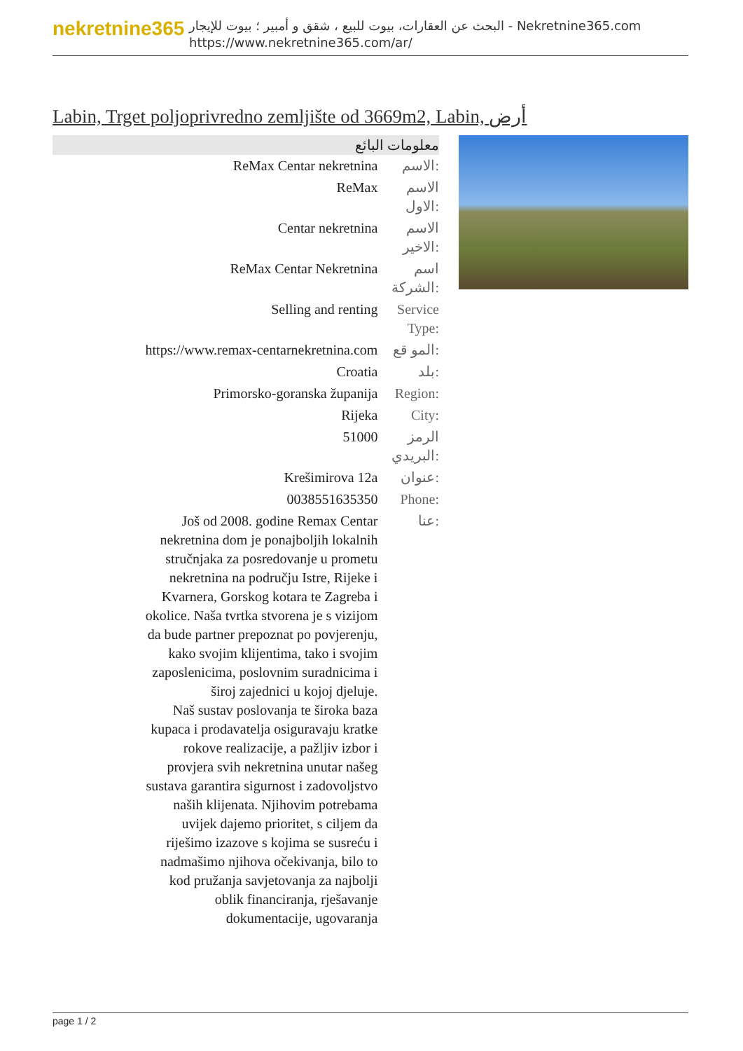nekretnine365
البحث عن العقارات، بيوت للبيع ، شقق و أمبير ؛ بيوت للإيجار - Nekretnine365.com
https://www.nekretnine365.com/ar/
Labin, Trget poljoprivredno zemljište od 3669m2, Labin, أرض
معلومات البائع
| ReMax Centar nekretnina | الاسم: |
| ReMax | الاسم الاول: |
| Centar nekretnina | الاسم الاخير: |
| ReMax Centar Nekretnina | اسم الشركة: |
| Selling and renting | Service Type: |
| https://www.remax-centarnekretnina.com | المو قع: |
| Croatia | بلد: |
| Primorsko-goranska županija | Region: |
| Rijeka | City: |
| 51000 | الرمز البريدي: |
| Krešimirova 12a | عنوان: |
| 0038551635350 | Phone: |
| Još od 2008. godine Remax Centar nekretnina dom je ponajboljih lokalnih stručnjaka za posredovanje u prometu nekretnina na području Istre, Rijeke i Kvarnera, Gorskog kotara te Zagreba i okolice. Naša tvrtka stvorena je s vizijom da bude partner prepoznat po povjerenju, kako svojim klijentima, tako i svojim zaposlenicima, poslovnim suradnicima i široj zajednici u kojoj djeluje. Naš sustav poslovanja te široka baza kupaca i prodavatelja osiguravaju kratke rokove realizacije, a pažljiv izbor i provjera svih nekretnina unutar našeg sustava garantira sigurnost i zadovoljstvo naših klijenata. Njihovim potrebama uvijek dajemo prioritet, s ciljem da riješimo izazove s kojima se susreću i nadmašimo njihova očekivanja, bilo to kod pružanja savjetovanja za najbolji oblik financiranja, rješavanje dokumentacije, ugovaranja | عنا: |
page 1 / 2